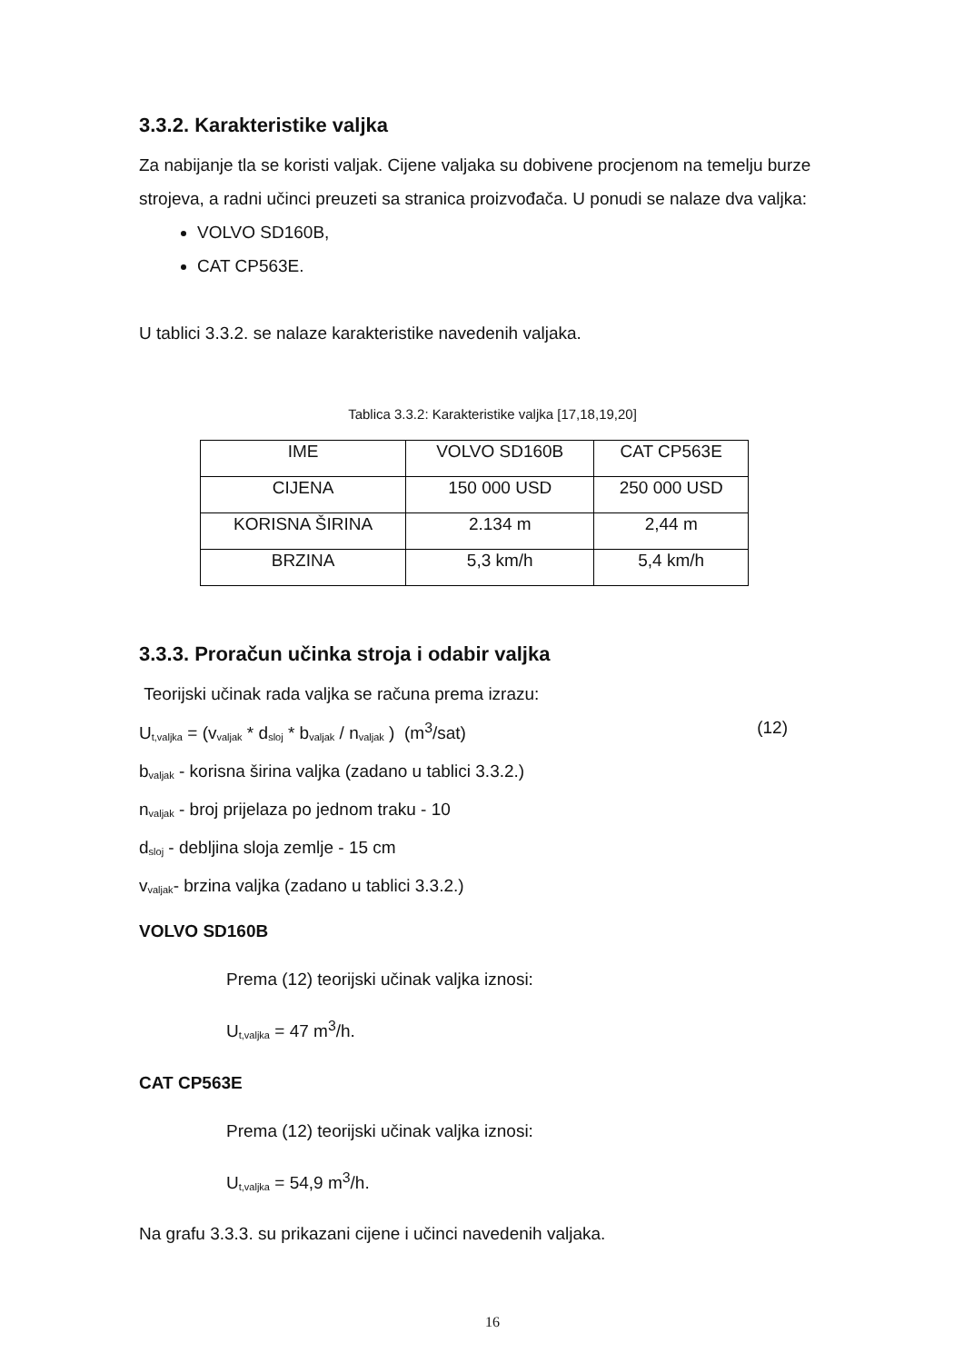3.3.2. Karakteristike valjka
Za nabijanje tla se koristi valjak. Cijene valjaka su dobivene procjenom na temelju burze strojeva, a radni učinci preuzeti sa stranica proizvođača. U ponudi se nalaze dva valjka:
VOLVO SD160B,
CAT CP563E.
U tablici 3.3.2. se nalaze karakteristike navedenih valjaka.
Tablica 3.3.2: Karakteristike valjka [17,18,19,20]
| IME | VOLVO SD160B | CAT CP563E |
| CIJENA | 150 000 USD | 250 000 USD |
| KORISNA ŠIRINA | 2.134 m | 2,44 m |
| BRZINA | 5,3 km/h | 5,4 km/h |
3.3.3. Proračun učinka stroja i odabir valjka
Teorijski učinak rada valjka se računa prema izrazu:
U<sub>t,valjka</sub> = (v<sub>valjak</sub> * d<sub>sloj</sub> * b<sub>valjak</sub> / n<sub>valjak</sub> ) (m<sup>3</sup>/sat) (12)
b<sub>valjak</sub> - korisna širina valjka (zadano u tablici 3.3.2.)
n<sub>valjak</sub> - broj prijelaza po jednom traku - 10
d<sub>sloj</sub> - debljina sloja zemlje - 15 cm
v<sub>valjak</sub>- brzina valjka (zadano u tablici 3.3.2.)
VOLVO SD160B
Prema (12) teorijski učinak valjka iznosi:
U<sub>t,valjka</sub> = 47 m<sup>3</sup>/h.
CAT CP563E
Prema (12) teorijski učinak valjka iznosi:
U<sub>t,valjka</sub> = 54,9 m<sup>3</sup>/h.
Na grafu 3.3.3. su prikazani cijene i učinci navedenih valjaka.
16